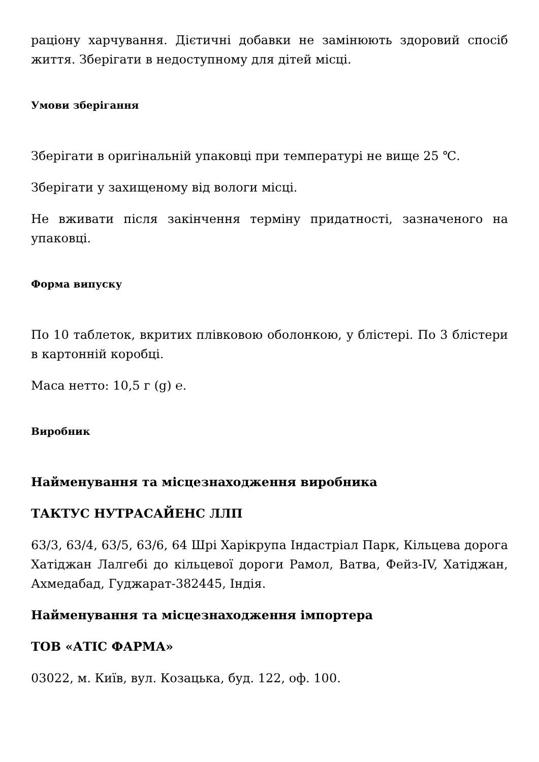раціону харчування. Дієтичні добавки не замінюють здоровий спосіб життя. Зберігати в недоступному для дітей місці.
Умови зберігання
Зберігати в оригінальній упаковці при температурі не вище 25 ℃.
Зберігати у захищеному від вологи місці.
Не вживати після закінчення терміну придатності, зазначеного на упаковці.
Форма випуску
По 10 таблеток, вкритих плівковою оболонкою, у блістері. По 3 блістери в картонній коробці.
Маса нетто: 10,5 г (g) ℮.
Виробник
Найменування та місцезнаходження виробника
ТАКТУС НУТРАСАЙЕНС ЛЛП
63/3, 63/4, 63/5, 63/6, 64 Шрі Харікрупа Індастріал Парк, Кільцева дорога Хатіджан Лалгебі до кільцевої дороги Рамол, Ватва, Фейз-IV, Хатіджан, Ахмедабад, Гуджарат-382445, Індія.
Найменування та місцезнаходження імпортера
ТОВ «АТІС ФАРМА»
03022, м. Київ, вул. Козацька, буд. 122, оф. 100.